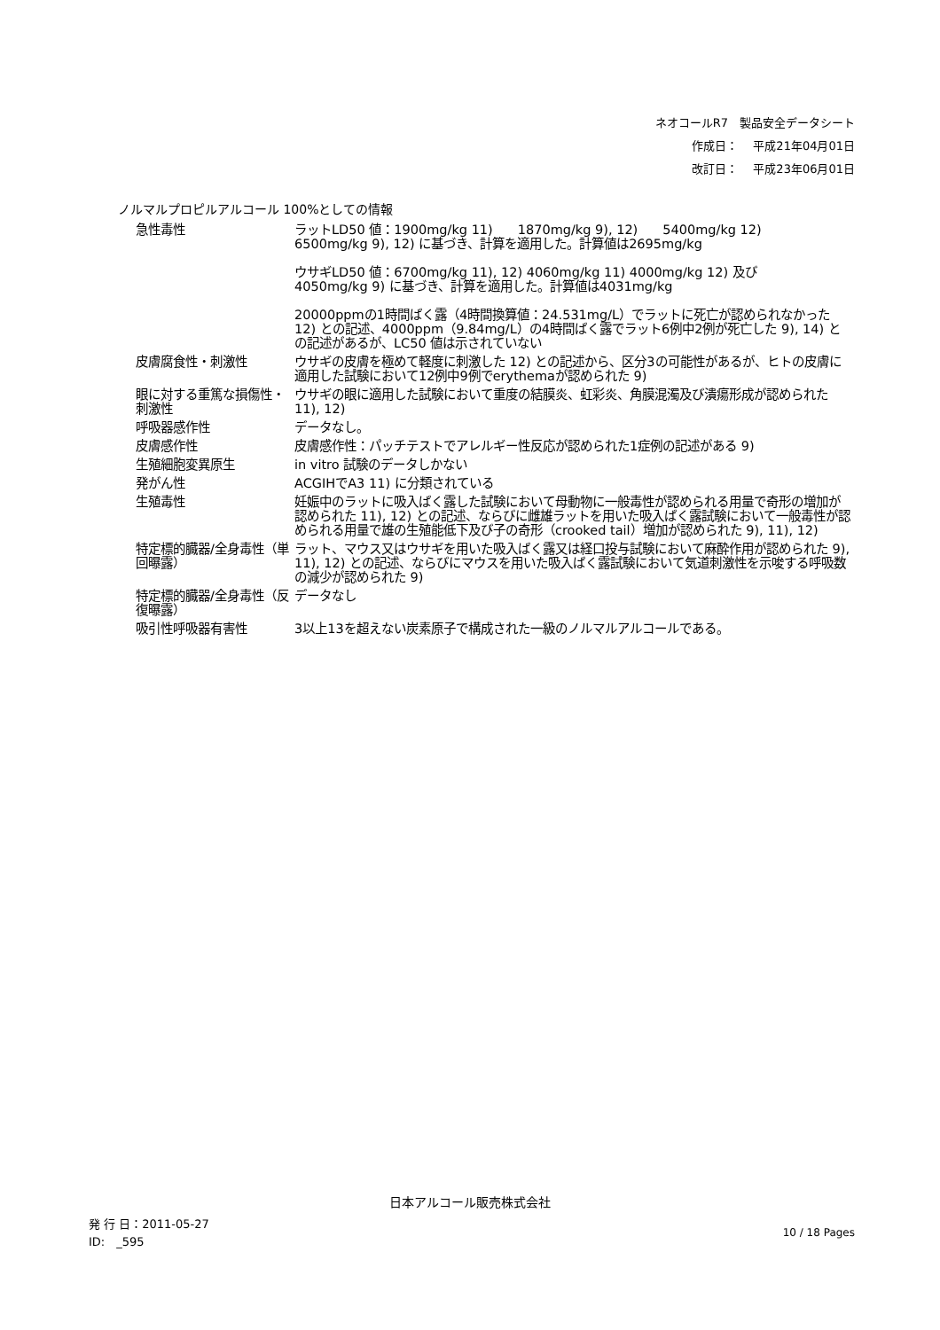ネオコールR7　製品安全データシート
作成日：　 平成21年04月01日
改訂日：　 平成23年06月01日
ノルマルプロピルアルコール 100%としての情報
| 急性毒性 | ラットLD50 値：1900mg/kg 11) 1870mg/kg 9), 12) 5400mg/kg 12) 6500mg/kg 9), 12) に基づき、計算を適用した。計算値は2695mg/kg ウサギLD50 値：6700mg/kg 11), 12) 4060mg/kg 11) 4000mg/kg 12) 及び 4050mg/kg 9) に基づき、計算を適用した。計算値は4031mg/kg 20000ppmの1時間ばく露（4時間換算値：24.531mg/L）でラットに死亡が認められなかった 12) との記述、4000ppm（9.84mg/L）の4時間ばく露でラット6例中2例が死亡した 9), 14) との記述があるが、LC50 値は示されていない |
| 皮膚腐食性・刺激性 | ウサギの皮膚を極めて軽度に刺激した 12) との記述から、区分3の可能性があるが、ヒトの皮膚に適用した試験において12例中9例でerythemaが認められた 9) |
| 眼に対する重篤な損傷性・刺激性 | ウサギの眼に適用した試験において重度の結膜炎、虹彩炎、角膜混濁及び潰瘍形成が認められた 11), 12) |
| 呼吸器感作性 | データなし。 |
| 皮膚感作性 | 皮膚感作性：パッチテストでアレルギー性反応が認められた1症例の記述がある 9) |
| 生殖細胞変異原生 | in vitro 試験のデータしかない |
| 発がん性 | ACGIHでA3 11) に分類されている |
| 生殖毒性 | 妊娠中のラットに吸入ばく露した試験において母動物に一般毒性が認められる用量で奇形の増加が認められた 11), 12) との記述、ならびに雌雄ラットを用いた吸入ばく露試験において一般毒性が認められる用量で雄の生殖能低下及び子の奇形（crooked tail）増加が認められた 9), 11), 12) |
| 特定標的臓器/全身毒性（単回曝露） | ラット、マウス又はウサギを用いた吸入ばく露又は経口投与試験において麻酔作用が認められた 9), 11), 12) との記述、ならびにマウスを用いた吸入ばく露試験において気道刺激性を示唆する呼吸数の減少が認められた 9) |
| 特定標的臓器/全身毒性（反復曝露） | データなし |
| 吸引性呼吸器有害性 | 3以上13を超えない炭素原子で構成された一級のノルマルアルコールである。 |
日本アルコール販売株式会社
発 行 日：2011-05-27
ID:　_595
10 / 18 Pages